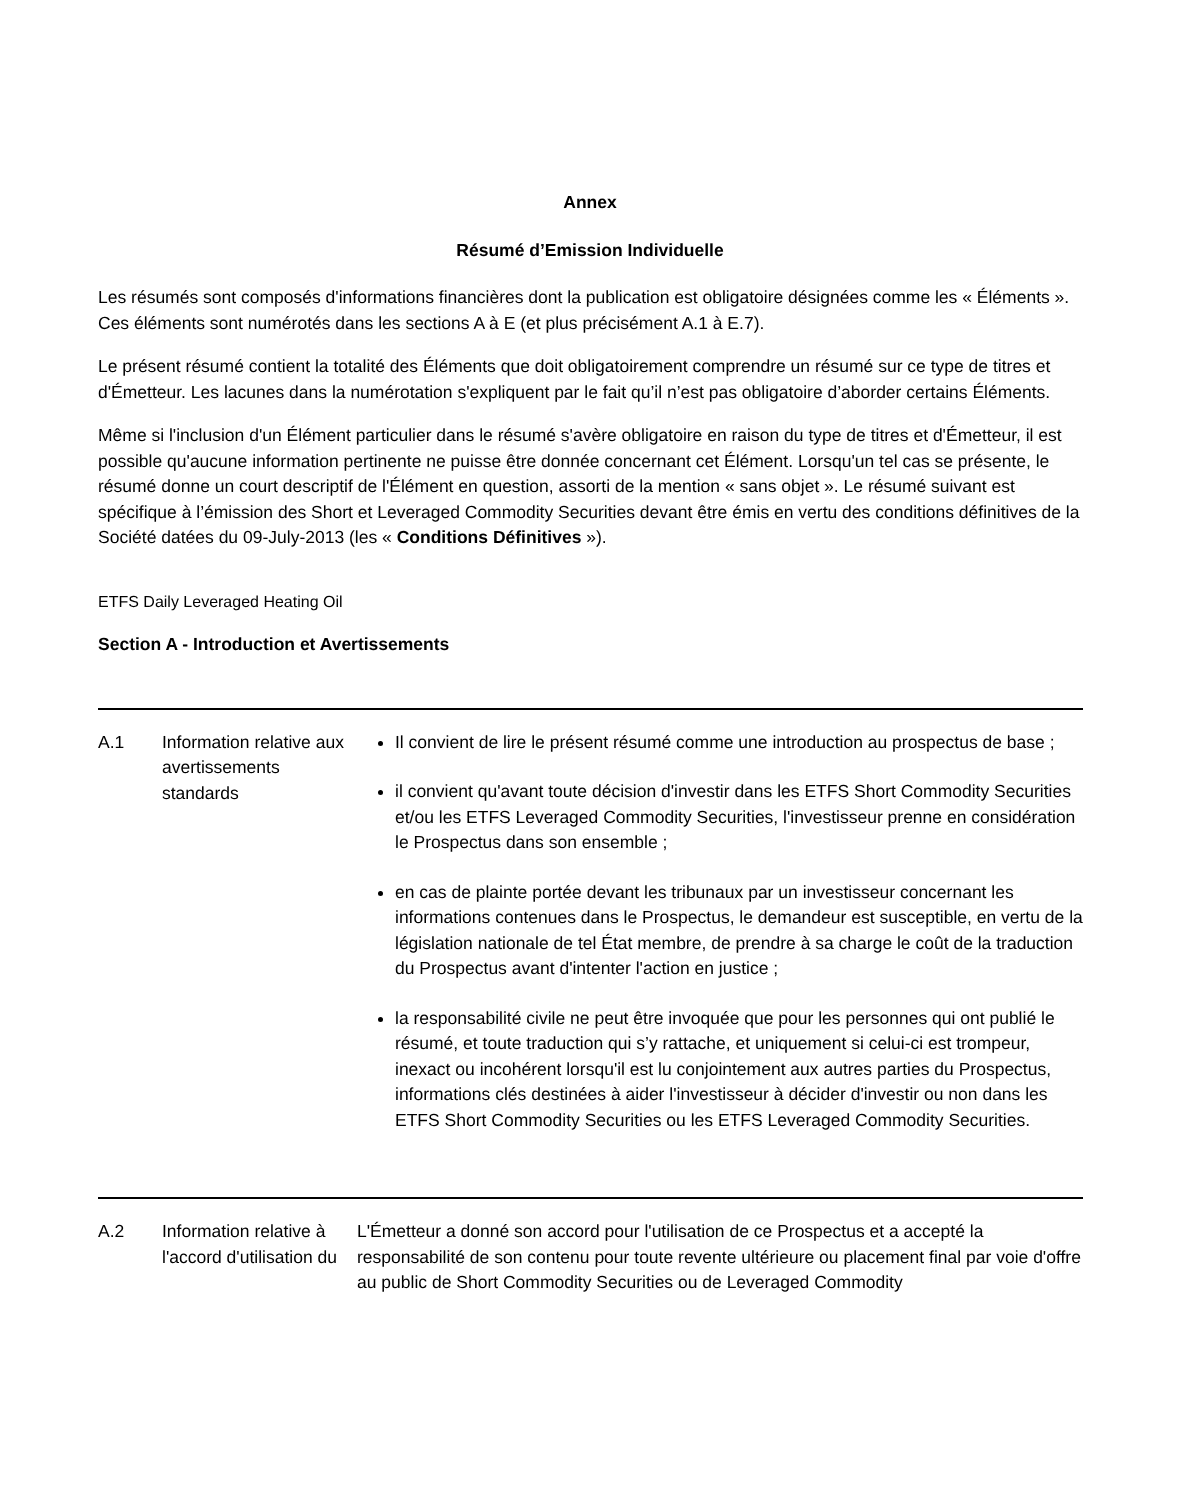Annex
Résumé d’Emission Individuelle
Les résumés sont composés d'informations financières dont la publication est obligatoire désignées comme les « Éléments ». Ces éléments sont numérotés dans les sections A à E (et plus précisément A.1 à E.7).
Le présent résumé contient la totalité des Éléments que doit obligatoirement comprendre un résumé sur ce type de titres et d'Émetteur. Les lacunes dans la numérotation s'expliquent par le fait qu’il n’est pas obligatoire d’aborder certains Éléments.
Même si l'inclusion d'un Élément particulier dans le résumé s'avère obligatoire en raison du type de titres et d'Émetteur, il est possible qu'aucune information pertinente ne puisse être donnée concernant cet Élément. Lorsqu'un tel cas se présente, le résumé donne un court descriptif de l'Élément en question, assorti de la mention « sans objet ». Le résumé suivant est spécifique à l’émission des Short et Leveraged Commodity Securities devant être émis en vertu des conditions définitives de la Société datées du 09-July-2013 (les « Conditions Définitives »).
ETFS Daily Leveraged Heating Oil
Section A - Introduction et Avertissements
| A.1 | Information relative aux avertissements standards | Il convient de lire le présent résumé comme une introduction au prospectus de base ; il convient qu'avant toute décision d'investir dans les ETFS Short Commodity Securities et/ou les ETFS Leveraged Commodity Securities, l'investisseur prenne en considération le Prospectus dans son ensemble ; en cas de plainte portée devant les tribunaux par un investisseur concernant les informations contenues dans le Prospectus, le demandeur est susceptible, en vertu de la législation nationale de tel État membre, de prendre à sa charge le coût de la traduction du Prospectus avant d'intenter l'action en justice ; la responsabilité civile ne peut être invoquée que pour les personnes qui ont publié le résumé, et toute traduction qui s’y rattache, et uniquement si celui-ci est trompeur, inexact ou incohérent lorsqu'il est lu conjointement aux autres parties du Prospectus, informations clés destinées à aider l'investisseur à décider d'investir ou non dans les ETFS Short Commodity Securities ou les ETFS Leveraged Commodity Securities. |
| A.2 | Information relative à l'accord d'utilisation du | L'Émetteur a donné son accord pour l'utilisation de ce Prospectus et a accepté la responsabilité de son contenu pour toute revente ultérieure ou placement final par voie d'offre au public de Short Commodity Securities ou de Leveraged Commodity |